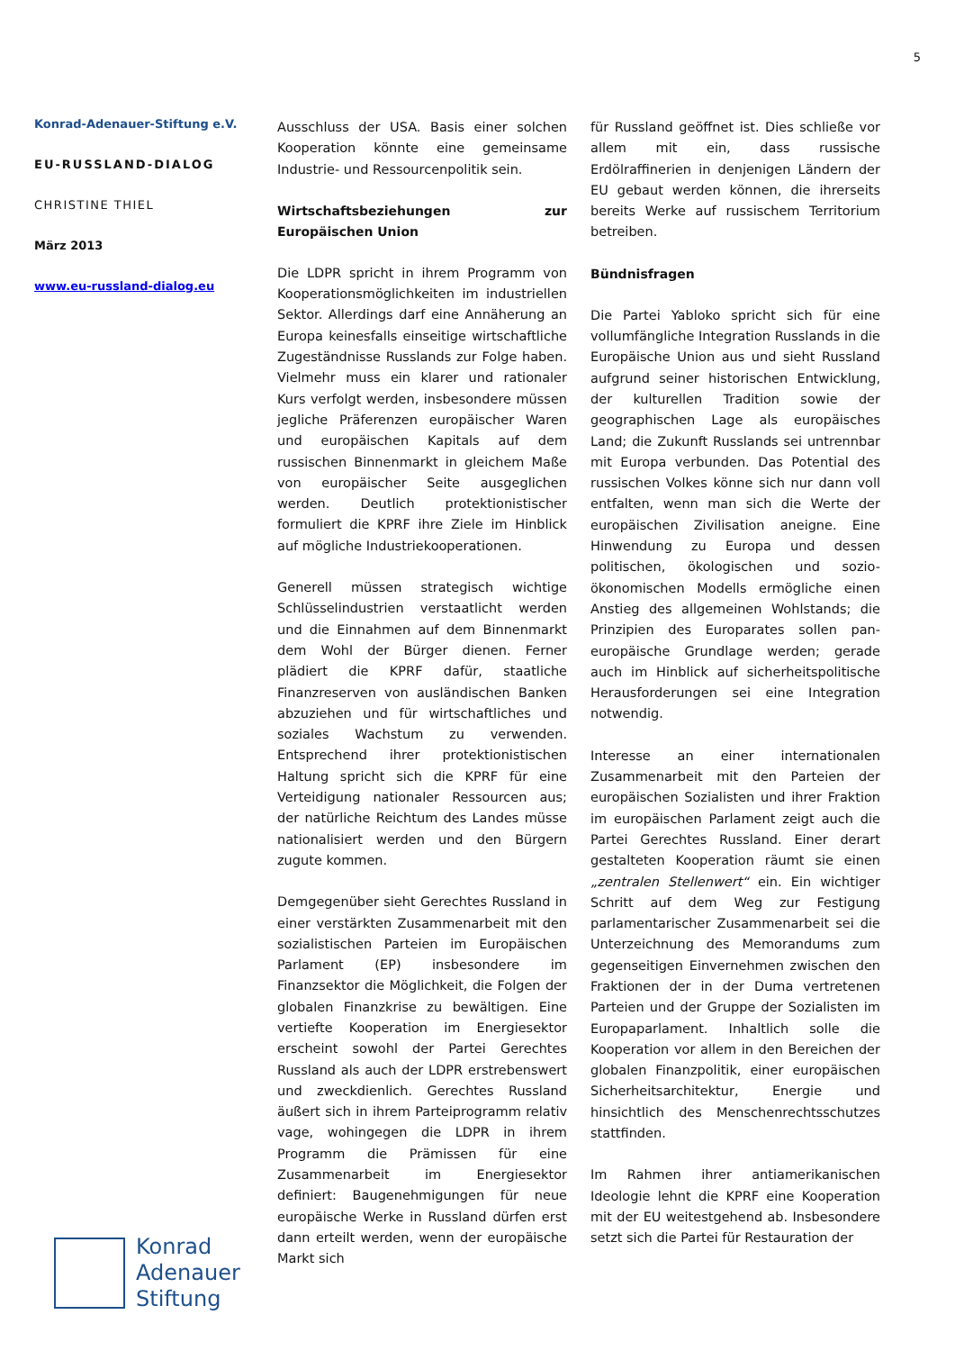5
Konrad-Adenauer-Stiftung e.V.
EU-RUSSLAND-DIALOG
CHRISTINE THIEL
März 2013
www.eu-russland-dialog.eu
Ausschluss der USA. Basis einer solchen Kooperation könnte eine gemeinsame Industrie- und Ressourcenpolitik sein.
Wirtschaftsbeziehungen zur Europäischen Union
Die LDPR spricht in ihrem Programm von Kooperationsmöglichkeiten im industriellen Sektor. Allerdings darf eine Annäherung an Europa keinesfalls einseitige wirtschaftliche Zugeständnisse Russlands zur Folge haben. Vielmehr muss ein klarer und rationaler Kurs verfolgt werden, insbesondere müssen jegliche Präferenzen europäischer Waren und europäischen Kapitals auf dem russischen Binnenmarkt in gleichem Maße von europäischer Seite ausgeglichen werden. Deutlich protektionistischer formuliert die KPRF ihre Ziele im Hinblick auf mögliche Industriekooperationen.
Generell müssen strategisch wichtige Schlüsselindustrien verstaatlicht werden und die Einnahmen auf dem Binnenmarkt dem Wohl der Bürger dienen. Ferner plädiert die KPRF dafür, staatliche Finanzreserven von ausländischen Banken abzuziehen und für wirtschaftliches und soziales Wachstum zu verwenden. Entsprechend ihrer protektionistischen Haltung spricht sich die KPRF für eine Verteidigung nationaler Ressourcen aus; der natürliche Reichtum des Landes müsse nationalisiert werden und den Bürgern zugute kommen.
Demgegenüber sieht Gerechtes Russland in einer verstärkten Zusammenarbeit mit den sozialistischen Parteien im Europäischen Parlament (EP) insbesondere im Finanzsektor die Möglichkeit, die Folgen der globalen Finanzkrise zu bewältigen. Eine vertiefte Kooperation im Energiesektor erscheint sowohl der Partei Gerechtes Russland als auch der LDPR erstrebenswert und zweckdienlich. Gerechtes Russland äußert sich in ihrem Parteiprogramm relativ vage, wohingegen die LDPR in ihrem Programm die Prämissen für eine Zusammenarbeit im Energiesektor definiert: Baugenehmigungen für neue europäische Werke in Russland dürfen erst dann erteilt werden, wenn der europäische Markt sich
für Russland geöffnet ist. Dies schließe vor allem mit ein, dass russische Erdölraffinerien in denjenigen Ländern der EU gebaut werden können, die ihrerseits bereits Werke auf russischem Territorium betreiben.
Bündnisfragen
Die Partei Yabloko spricht sich für eine vollumfängliche Integration Russlands in die Europäische Union aus und sieht Russland aufgrund seiner historischen Entwicklung, der kulturellen Tradition sowie der geographischen Lage als europäisches Land; die Zukunft Russlands sei untrennbar mit Europa verbunden. Das Potential des russischen Volkes könne sich nur dann voll entfalten, wenn man sich die Werte der europäischen Zivilisation aneigne. Eine Hinwendung zu Europa und dessen politischen, ökologischen und sozio-ökonomischen Modells ermögliche einen Anstieg des allgemeinen Wohlstands; die Prinzipien des Europarates sollen pan-europäische Grundlage werden; gerade auch im Hinblick auf sicherheitspolitische Herausforderungen sei eine Integration notwendig.
Interesse an einer internationalen Zusammenarbeit mit den Parteien der europäischen Sozialisten und ihrer Fraktion im europäischen Parlament zeigt auch die Partei Gerechtes Russland. Einer derart gestalteten Kooperation räumt sie einen „zentralen Stellenwert“ ein. Ein wichtiger Schritt auf dem Weg zur Festigung parlamentarischer Zusammenarbeit sei die Unterzeichnung des Memorandums zum gegenseitigen Einvernehmen zwischen den Fraktionen der in der Duma vertretenen Parteien und der Gruppe der Sozialisten im Europaparlament. Inhaltlich solle die Kooperation vor allem in den Bereichen der globalen Finanzpolitik, einer europäischen Sicherheitsarchitektur, Energie und hinsichtlich des Menschenrechtsschutzes stattfinden.
Im Rahmen ihrer antiamerikanischen Ideologie lehnt die KPRF eine Kooperation mit der EU weitestgehend ab. Insbesondere setzt sich die Partei für Restauration der
Konrad
Adenauer
Stiftung